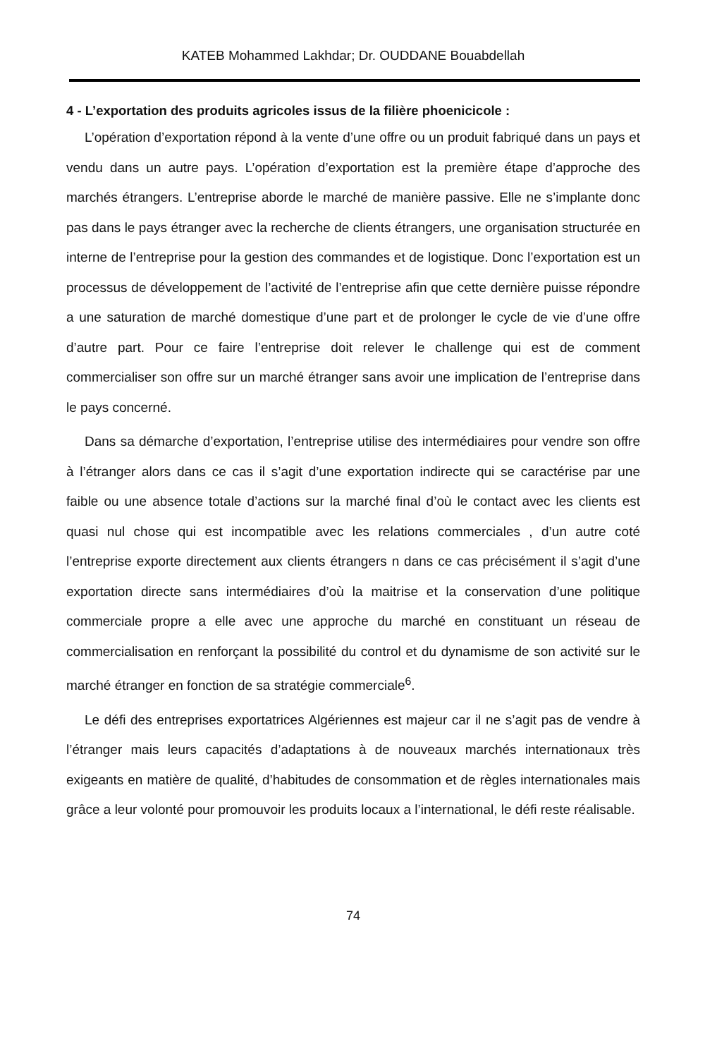KATEB Mohammed Lakhdar; Dr. OUDDANE Bouabdellah
4 - L’exportation des produits agricoles issus de la filière phoenicicole :
L’opération d’exportation répond à la vente d’une offre ou un produit fabriqué dans un pays et vendu dans un autre pays. L’opération d’exportation est la première étape d’approche des marchés étrangers. L’entreprise aborde le marché de manière passive. Elle ne s’implante donc pas dans le pays étranger avec la recherche de clients étrangers, une organisation structurée en interne de l’entreprise pour la gestion des commandes et de logistique. Donc l’exportation est un processus de développement de l’activité de l’entreprise afin que cette dernière puisse répondre a une saturation de marché domestique d’une part et de prolonger le cycle de vie d’une offre d’autre part. Pour ce faire l’entreprise doit relever le challenge qui est de comment commercialiser son offre sur un marché étranger sans avoir une implication de l’entreprise dans le pays concerné.
Dans sa démarche d’exportation, l’entreprise utilise des intermédiaires pour vendre son offre à l’étranger alors dans ce cas il s’agit d’une exportation indirecte qui se caractérise par une faible ou une absence totale d’actions sur la marché final d’où le contact avec les clients est quasi nul chose qui est incompatible avec les relations commerciales , d’un autre coté l’entreprise exporte directement aux clients étrangers n dans ce cas précisément il s’agit d’une exportation directe sans intermédiaires d’où la maitrise et la conservation d’une politique commerciale propre a elle avec une approche du marché en constituant un réseau de commercialisation en renforçant la possibilité du control et du dynamisme de son activité sur le marché étranger en fonction de sa stratégie commerciale<sup>6</sup>.
Le défi des entreprises exportatrices Algériennes est majeur car il ne s’agit pas de vendre à l’étranger mais leurs capacités d’adaptations à de nouveaux marchés internationaux très exigeants en matière de qualité, d’habitudes de consommation et de règles internationales mais grâce a leur volonté pour promouvoir les produits locaux a l’international, le défi reste réalisable.
74